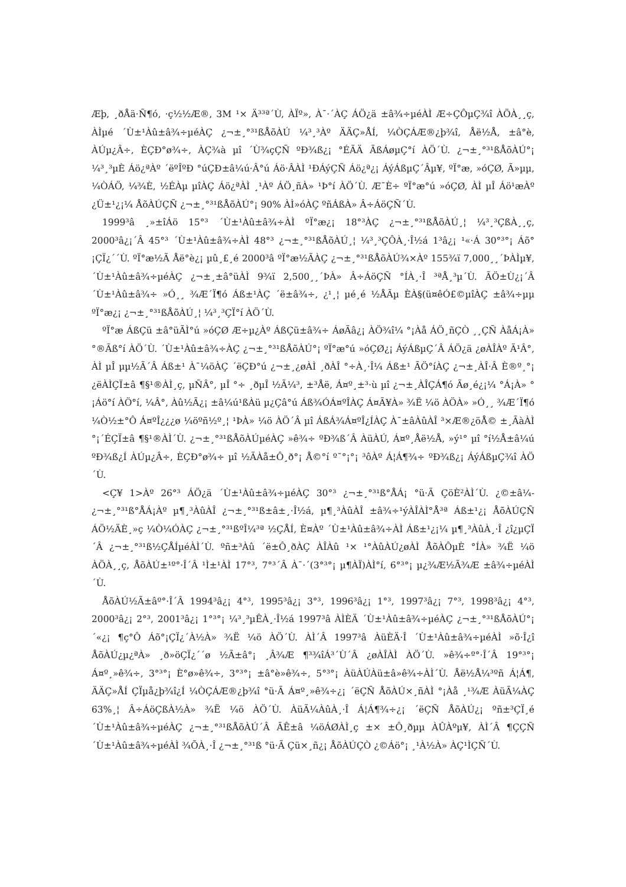Æþ, ¸ðÅä·Ñ¶ó, ·ç½½Æ®, 3M ¹× Ä³³ª´Ù, ÀÏº», À¯·´ÀÇ ÁÖ¿ä ±â¾÷µéÀÌ Æ÷ÇÔµÇ¾î ÀÖÀ¸¸ç, ÀÌµé ´Ù±¹Àû±â¾÷µéÀÇ ¿¬±¸°³¹ßÅõÀÚ ¼³¸³Àº ÄÄÇ»ÅÍ, ¼ÒÇÁÆ®¿þ¾î, Åë½Å, ±â°è, ÀÚµ¿Â÷, È­ÇÐ°ø¾÷, ÀÇ¾à µî ´Ù¾çÇÑ ºÐ¾ß¿¡ °ÉÃÄ ÃßÁøµÇ°í ÀÖ´Ù. ¿¬±¸°³¹ßÅõÀÚ°¡ ¼³¸³µÈ Áö¿ªÀº ´ëºÎºÐ °úÇÐ±â¼ú·Â°ú Áö·ÂÀÌ ¹ÐÁýÇÑ Áö¿ª¿¡ ÁýÁßµÇ´Âµ¥, ºÏ°æ, »óÇØ, Ã»µµ, ¼ÒÁÖ, ¼­¾È, ½ÉÀµ µîÀÇ Áö¿ªÀÌ ¸¹Àº ÁÖ¸ñÀ» ¹Þ°í ÀÖ´Ù. Æ¯È÷ ºÏ°æ°ú »óÇØ, ÀÌ µÎ Áö¹æÀº ¿Ü±¹¿¡¼­ ÅõÀÚÇÑ ¿¬±¸°³¹ßÅõÀÚ°¡ 90% ÀÌ»óÀÇ ºñÁßÀ» Â÷ÁöÇÑ´Ù.
1999³â ¸»±îÁö 15°³ ´Ù±¹Àû±â¾÷ÀÌ ºÏ°æ¿¡ 18°³ÀÇ ¿¬±¸°³¹ßÅõÀÚ¸¦ ¼³¸³ÇßÀ¸¸ç, 2000³â¿¡´Â 45°³ ´Ù±¹Àû±â¾÷ÀÌ 48°³ ¿¬±¸°³¹ßÅõÀÚ¸¦ ¼³¸³ÇÔÀ¸·Î½á 1³â¿¡ ¹«·Á 30°³°¡ Áõ°¡ÇÏ¿´´Ù. ºÏ°æ½Ã Åë°è¿¡ µû¸£¸é 2000³â ºÏ°æ½ÃÀÇ ¿¬±¸°³¹ßÅõÀÚ¾×Àº 155¾ï 7,000¸¸´ÞÀÌµ¥, ´Ù±¹Àû±â¾÷µéÀÇ ¿¬±¸±â°üÀÌ 9¾ï 2,500¸¸´ÞÀ» Â÷ÁöÇÑ °ÍÀ¸·Î ³ªÅ¸³µ´Ù. ÃÖ±Ù¿¡´Â ´Ù±¹Àû±â¾÷ »Ó¸¸ ¾Æ´Ï¶ó Áß±¹ÀÇ ´ë±â¾÷, ¿¹¸¦ µé¸é ½ÅÃµ È­À§(ü¤êÓ£©µîÀÇ ±â¾÷µµ ºÏ°æ¿¡ ¿¬±¸°³¹ßÅõÀÚ¸¦ ¼³¸³ÇÏ°í ÀÖ´Ù.
ºÏ°æ ÁßÇü ±â°üÃÌ°ú »óÇØ Æ÷µ¿Àº ÁßÇü±â¾÷ ÁøÃâ¿¡ ÀÖ¾î¼­ °¡Àå ÁÖ¸ñÇÒ ¸¸ÇÑ ÀåÁ¡À» °®Ãß°í ÀÖ´Ù. ´Ù±¹Àû±â¾÷ÀÇ ¿¬±¸°³¹ßÅõÀÚ°¡ ºÏ°æ°ú »óÇØ¿¡ ÁýÁßµÇ´Â ÁÖ¿ä ¿øÀÎÀº Ã¹Â°, ÀÌ µÎ µµ½Ã´Â Áß±¹ À¯¼öÀÇ ´ëÇÐ°ú ¿¬±¸¿øÀÌ ¸ðÀÎ °÷À¸·Î¼­ Áß±¹ ÃÖ°íÀÇ ¿¬±¸ÀÎ·Â È®º¸°¡ ¿ëÀÌÇÏ±â ¶§¹®ÀÌ¸ç, µÑÂ°, µÎ °÷ ¸ðµÎ ½Ã¼³, ±³Åë, Á¤º¸±³·ù µî ¿¬±¸ÀÎÇÁ¶ó Ãø¸é¿¡¼­ °­Á¡À» °¡Áö°í ÀÖ°í, ¼Â°, Àû½Ã¿¡ ±â¼ú¹ßÀü µ¿Çâ°ú Áß¾ÓÁ¤ºÎÀÇ Á¤Ã¥À» ¾Ë ¼ö ÀÖÀ» »Ó¸¸ ¾Æ´Ï¶ó ¼Ò½±°Ô Á¤ºÎ¿¿¿ø ¼öºñ½º¸¦ ¹ÞÀ» ¼ö ÀÖ´Â µî ÁßÁ¾Á¤ºÎ¿ÍÀÇ À¯±âÀûÀÎ ³×Æ®¿öÅ© ±¸ÃàÀÌ °¡´ÉÇÏ±â ¶§¹®ÀÌ´Ù. ¿¬±¸°³¹ßÅõÀÚµéÀÇ »ê¾÷ ºÐ¾ß´Â ÀüÀÚ, Á¤º¸Åë½Å, »ý¹° µî °í½Å±â¼ú ºÐ¾ß¿Í ÀÚµ¿Â÷, È­ÇÐ°ø¾÷ µî ½ÃÀå±Ô¸ð°¡ Å©°í º¯°¡°¡ ³ôÀº Á¦Á¶¾÷ ºÐ¾ß¿¡ ÁýÁßµÇ¾î ÀÖ´Ù.
<Ç¥ 1>Àº 26°³ ÁÖ¿ä ´Ù±¹Àû±â¾÷µéÀÇ 30°³ ¿¬±¸°³¹ß°ÅÁ¡ °ü·Ã ÇöÈ²ÀÌ´Ù. ¿©±â¼­ ¿¬±¸°³¹ß°ÅÁ¡Àº µ¶¸³ÀûÀÎ ¿¬±¸°³¹ß±â±¸·Î½á, µ¶¸³ÀûÀÎ ±â¾÷¹ýÀÎÀÌ°Å³ª Áß±¹¿¡ ÅõÀÚÇÑ ÁÖ½ÄÈ¸»ç ¼Ò¼ÓÀÇ ¿¬±¸°³¹ßºÎ¼­³ª ½ÇÅÍ, È¤Àº ´Ù±¹Àû±â¾÷ÀÌ Áß±¹¿¡¼­ µ¶¸³ÀûÀ¸·Î ¿î¿µÇÏ´Â ¿¬±¸°³¹ß½ÇÅÍµéÀÌ´Ù. ºñ±³Àû ´ë±Ô¸ðÀÇ ÀÎÀû ¹× ¹°ÀûÀÚ¿øÀÌ ÅõÀÔµÈ °ÍÀ» ¾Ë ¼ö ÀÖÀ¸¸ç, ÅõÀÚ±¹º°·Î´Â ¹Ì±¹ÀÌ 17°³, 7°³´Â À¯·´(3°³°¡ µ¶ÀÏ)ÀÌ°í, 6°³°¡ µ¿¾Æ½Ã¾Æ ±â¾÷µéÀÌ´Ù.
ÅõÀÚ½Ã±âº°·Î´Â 1994³â¿¡ 4°³, 1995³â¿¡ 3°³, 1996³â¿¡ 1°³, 1997³â¿¡ 7°³, 1998³â¿¡ 4°³, 2000³â¿¡ 2°³, 2001³â¿¡ 1°³°¡ ¼³¸³µÊÀ¸·Î½á 1997³â ÀÌÈÄ ´Ù±¹Àû±â¾÷µéÀÇ ¿¬±¸°³¹ßÅõÀÚ°¡ ´«¿¡ ¶ç°Ô Áõ°¡ÇÏ¿´À½À» ¾Ë ¼ö ÀÖ´Ù. ÀÌ´Â 1997³â ÀüÈÄ·Î ´Ù±¹Àû±â¾÷µéÀÌ »õ·Î¿î ÅõÀÚ¿µ¿ªÀ» ¸ð»öÇÏ¿´´ø ½Ã±â°¡ ¸Â¾Æ ¶³¾îÁ³´Ù´Â ¿øÀÎÀÌ ÀÖ´Ù. »ê¾÷º°·Î´Â 19°³°¡ Á¤º¸»ê¾÷, 3°³°¡ È­°ø»ê¾÷, 3°³°¡ ±â°è»ê¾÷, 5°³°¡ ÀüÀÚÀü±â»ê¾÷ÀÌ´Ù. Åë½Å¼³ºñ Á¦Á¶, ÄÄÇ»ÅÍ ÇÏµå¿þ¾î¿Í ¼ÒÇÁÆ®¿þ¾î °ü·Ã Á¤º¸»ê¾÷¿¡ ´ëÇÑ ÅõÀÚ×¸ñÀÌ °¡Àå ¸¹¾Æ ÀüÃ¼ÀÇ 63%¸¦ Â÷ÁöÇßÀ½À» ¾Ë ¼ö ÀÖ´Ù. ÀüÃ¼ÀûÀ¸·Î Á¦Á¶¾÷¿¡ ´ëÇÑ ÅõÀÚ¿¡ ºñ±³ÇÏ¸é ´Ù±¹Àû±â¾÷µéÀÇ ¿¬±¸°³¹ßÅõÀÚ´Â ÃÊ±â ¼öÁØÀÌ¸ç ±× ±Ô¸ðµµ ÀÛÀºµ¥, ÀÌ´Â ¶ÇÇÑ ´Ù±¹Àû±â¾÷µéÀÌ ¾ÕÀ¸·Î ¿¬±¸°³¹ß °ü·Ã Çü×¸ñ¿¡ ÅõÀÚÇÒ ¿©Áö°¡ ¸¹À½À» ÀÇ¹ÌÇÑ´Ù.